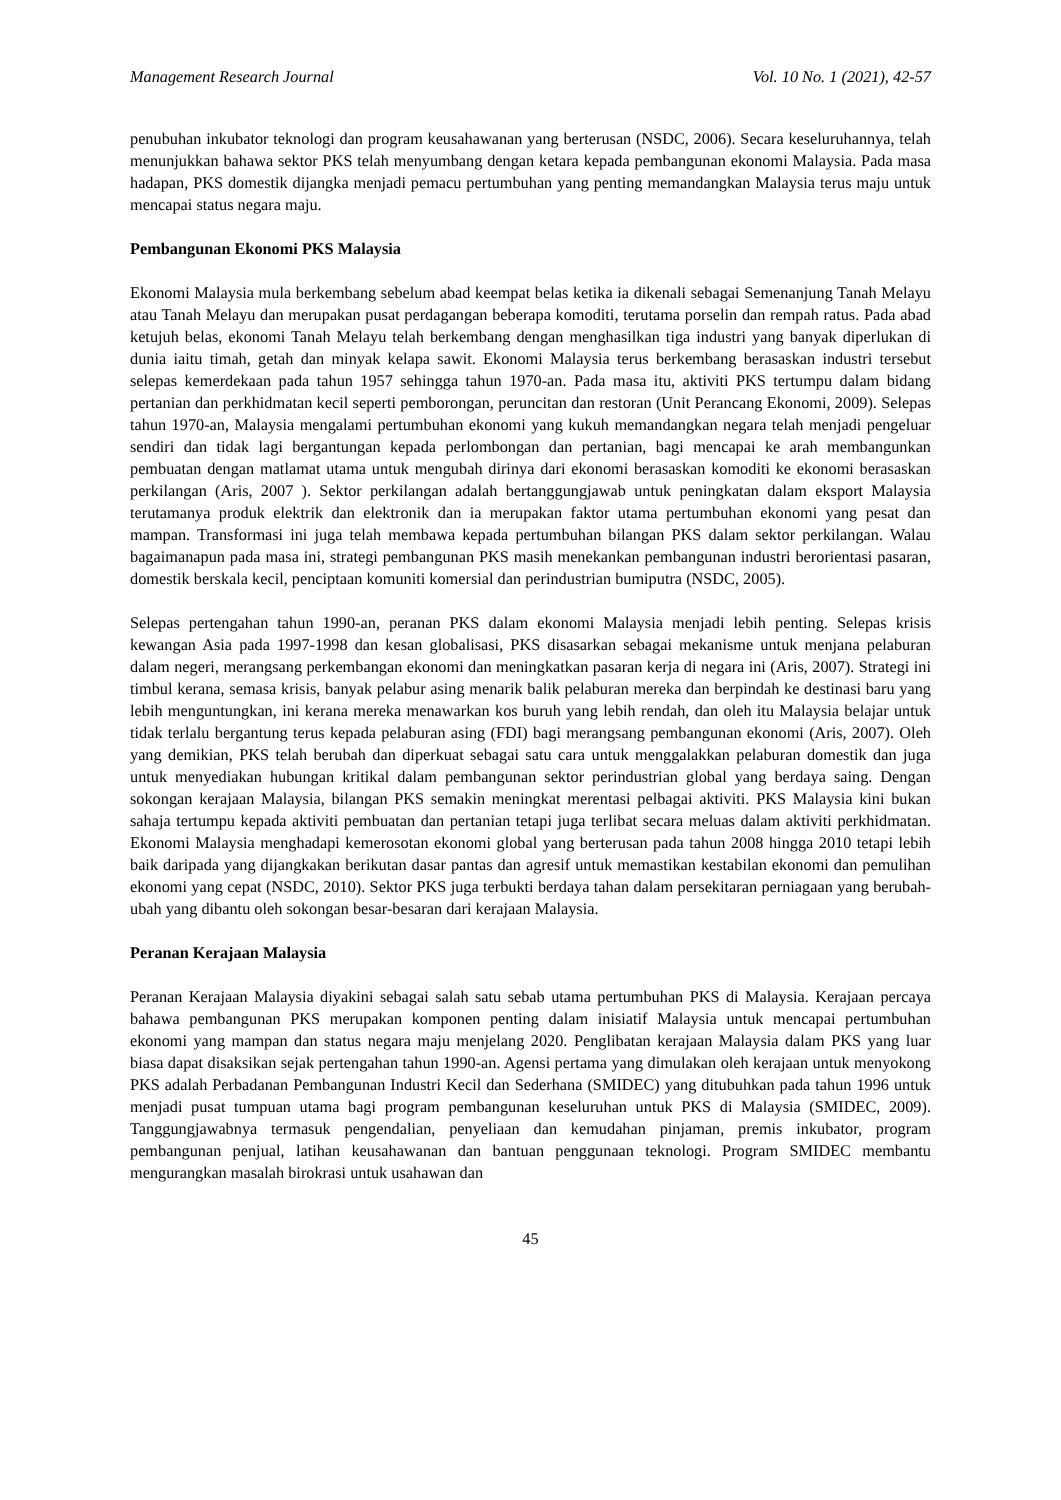Management Research Journal Vol. 10 No. 1 (2021), 42-57
penubuhan inkubator teknologi dan program keusahawanan yang berterusan (NSDC, 2006). Secara keseluruhannya, telah menunjukkan bahawa sektor PKS telah menyumbang dengan ketara kepada pembangunan ekonomi Malaysia. Pada masa hadapan, PKS domestik dijangka menjadi pemacu pertumbuhan yang penting memandangkan Malaysia terus maju untuk mencapai status negara maju.
Pembangunan Ekonomi PKS Malaysia
Ekonomi Malaysia mula berkembang sebelum abad keempat belas ketika ia dikenali sebagai Semenanjung Tanah Melayu atau Tanah Melayu dan merupakan pusat perdagangan beberapa komoditi, terutama porselin dan rempah ratus. Pada abad ketujuh belas, ekonomi Tanah Melayu telah berkembang dengan menghasilkan tiga industri yang banyak diperlukan di dunia iaitu timah, getah dan minyak kelapa sawit. Ekonomi Malaysia terus berkembang berasaskan industri tersebut selepas kemerdekaan pada tahun 1957 sehingga tahun 1970-an. Pada masa itu, aktiviti PKS tertumpu dalam bidang pertanian dan perkhidmatan kecil seperti pemborongan, peruncitan dan restoran (Unit Perancang Ekonomi, 2009). Selepas tahun 1970-an, Malaysia mengalami pertumbuhan ekonomi yang kukuh memandangkan negara telah menjadi pengeluar sendiri dan tidak lagi bergantungan kepada perlombongan dan pertanian, bagi mencapai ke arah membangunkan pembuatan dengan matlamat utama untuk mengubah dirinya dari ekonomi berasaskan komoditi ke ekonomi berasaskan perkilangan (Aris, 2007 ). Sektor perkilangan adalah bertanggungjawab untuk peningkatan dalam eksport Malaysia terutamanya produk elektrik dan elektronik dan ia merupakan faktor utama pertumbuhan ekonomi yang pesat dan mampan. Transformasi ini juga telah membawa kepada pertumbuhan bilangan PKS dalam sektor perkilangan. Walau bagaimanapun pada masa ini, strategi pembangunan PKS masih menekankan pembangunan industri berorientasi pasaran, domestik berskala kecil, penciptaan komuniti komersial dan perindustrian bumiputra (NSDC, 2005).
Selepas pertengahan tahun 1990-an, peranan PKS dalam ekonomi Malaysia menjadi lebih penting. Selepas krisis kewangan Asia pada 1997-1998 dan kesan globalisasi, PKS disasarkan sebagai mekanisme untuk menjana pelaburan dalam negeri, merangsang perkembangan ekonomi dan meningkatkan pasaran kerja di negara ini (Aris, 2007). Strategi ini timbul kerana, semasa krisis, banyak pelabur asing menarik balik pelaburan mereka dan berpindah ke destinasi baru yang lebih menguntungkan, ini kerana mereka menawarkan kos buruh yang lebih rendah, dan oleh itu Malaysia belajar untuk tidak terlalu bergantung terus kepada pelaburan asing (FDI) bagi merangsang pembangunan ekonomi (Aris, 2007). Oleh yang demikian, PKS telah berubah dan diperkuat sebagai satu cara untuk menggalakkan pelaburan domestik dan juga untuk menyediakan hubungan kritikal dalam pembangunan sektor perindustrian global yang berdaya saing. Dengan sokongan kerajaan Malaysia, bilangan PKS semakin meningkat merentasi pelbagai aktiviti. PKS Malaysia kini bukan sahaja tertumpu kepada aktiviti pembuatan dan pertanian tetapi juga terlibat secara meluas dalam aktiviti perkhidmatan. Ekonomi Malaysia menghadapi kemerosotan ekonomi global yang berterusan pada tahun 2008 hingga 2010 tetapi lebih baik daripada yang dijangkakan berikutan dasar pantas dan agresif untuk memastikan kestabilan ekonomi dan pemulihan ekonomi yang cepat (NSDC, 2010). Sektor PKS juga terbukti berdaya tahan dalam persekitaran perniagaan yang berubah-ubah yang dibantu oleh sokongan besar-besaran dari kerajaan Malaysia.
Peranan Kerajaan Malaysia
Peranan Kerajaan Malaysia diyakini sebagai salah satu sebab utama pertumbuhan PKS di Malaysia. Kerajaan percaya bahawa pembangunan PKS merupakan komponen penting dalam inisiatif Malaysia untuk mencapai pertumbuhan ekonomi yang mampan dan status negara maju menjelang 2020. Penglibatan kerajaan Malaysia dalam PKS yang luar biasa dapat disaksikan sejak pertengahan tahun 1990-an. Agensi pertama yang dimulakan oleh kerajaan untuk menyokong PKS adalah Perbadanan Pembangunan Industri Kecil dan Sederhana (SMIDEC) yang ditubuhkan pada tahun 1996 untuk menjadi pusat tumpuan utama bagi program pembangunan keseluruhan untuk PKS di Malaysia (SMIDEC, 2009). Tanggungjawabnya termasuk pengendalian, penyeliaan dan kemudahan pinjaman, premis inkubator, program pembangunan penjual, latihan keusahawanan dan bantuan penggunaan teknologi. Program SMIDEC membantu mengurangkan masalah birokrasi untuk usahawan dan
45